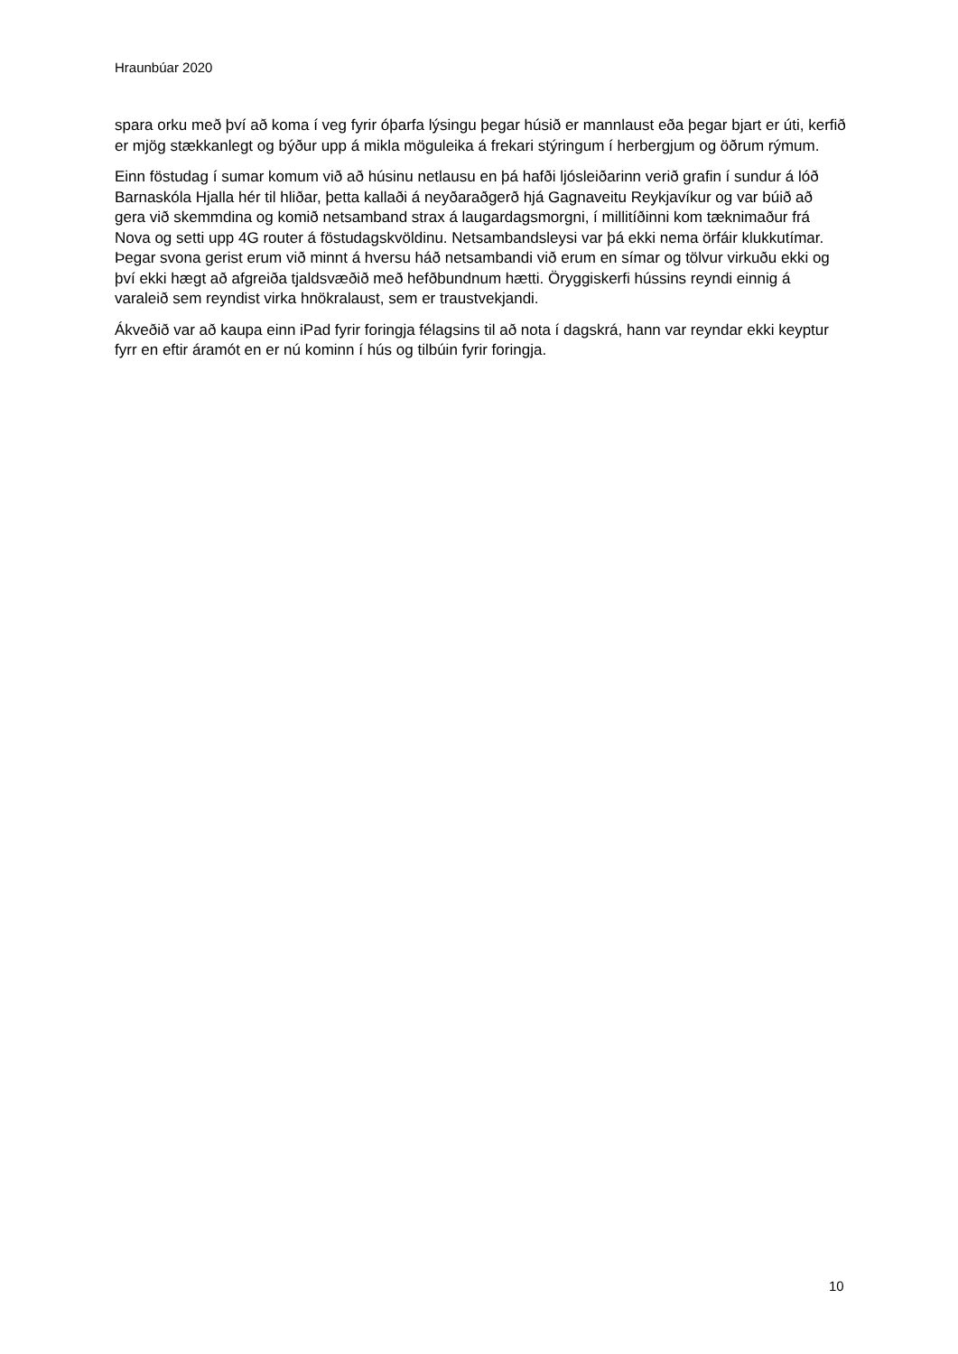Hraunbúar 2020
spara orku með því að koma í veg fyrir óþarfa lýsingu þegar húsið er mannlaust eða þegar bjart er úti, kerfið er mjög stækkanlegt og býður upp á mikla möguleika á frekari stýringum í herbergjum og öðrum rýmum.
Einn föstudag í sumar komum við að húsinu netlausu en þá hafði ljósleiðarinn verið grafin í sundur á lóð Barnaskóla Hjalla hér til hliðar, þetta kallaði á neyðaraðgerð hjá Gagnaveitu Reykjavíkur og var búið að gera við skemmdina og komið netsamband strax á laugardagsmorgni, í millitíðinni kom tæknimaður frá Nova og setti upp 4G router á föstudagskvöldinu. Netsambandsleysi var þá ekki nema örfáir klukkutímar. Þegar svona gerist erum við minnt á hversu háð netsambandi við erum en símar og tölvur virkuðu ekki og því ekki hægt að afgreiða tjaldsvæðið með hefðbundnum hætti. Öryggiskerfi hússins reyndi einnig á varaleið sem reyndist virka hnökralaust, sem er traustvekjandi.
Ákveðið var að kaupa einn iPad fyrir foringja félagsins til að nota í dagskrá, hann var reyndar ekki keyptur fyrr en eftir áramót en er nú kominn í hús og tilbúin fyrir foringja.
10